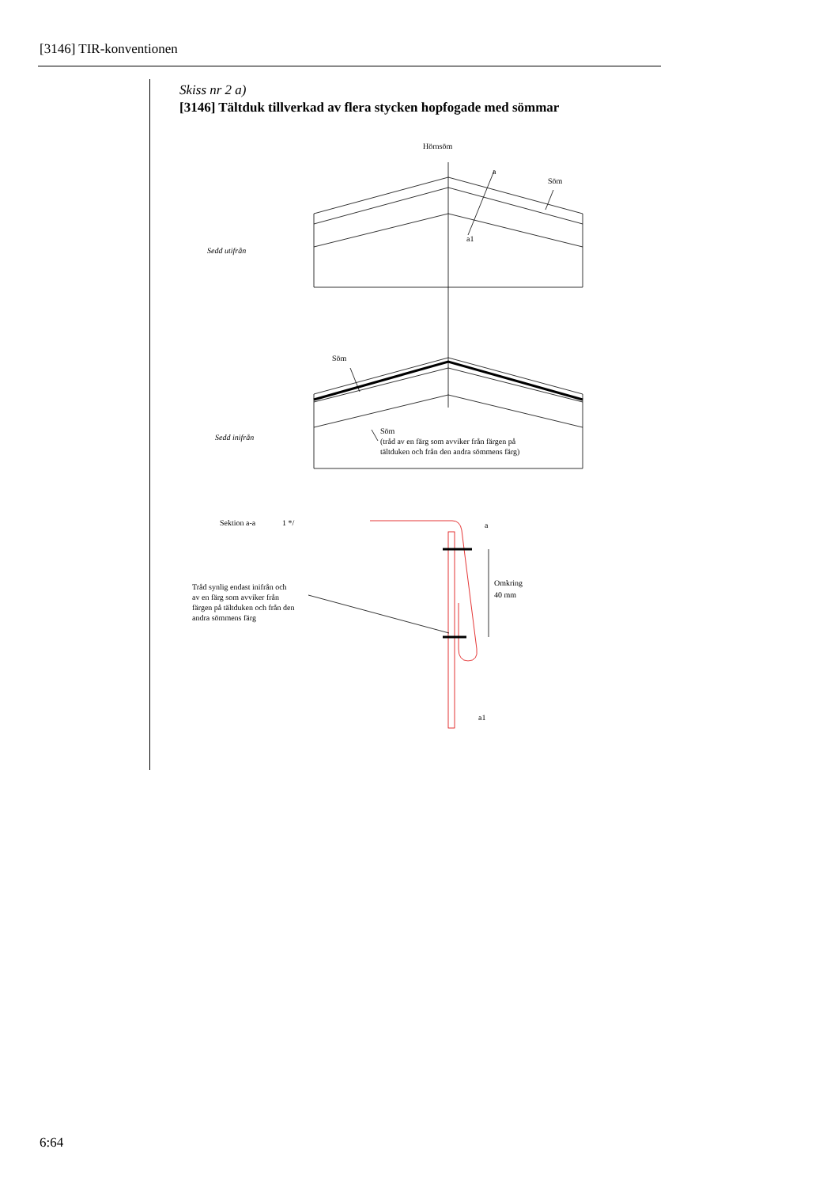[3146] TIR-konventionen
Skiss nr 2 a)
[3146] Tältduk tillverkad av flera stycken hopfogade med sömmar
Hörnsöm
a
Söm
a1
Sedd utifrån
Söm
Sedd inifrån
Söm
(tråd av en färg som avviker från färgen på
tältduken och från den andra sömmens färg)
Sektion a-a
1 */
a
Tråd synlig endast inifrån och
av en färg som avviker från
färgen på tältduken och från den
andra sömmens färg
Omkring
40 mm
a1
6:64